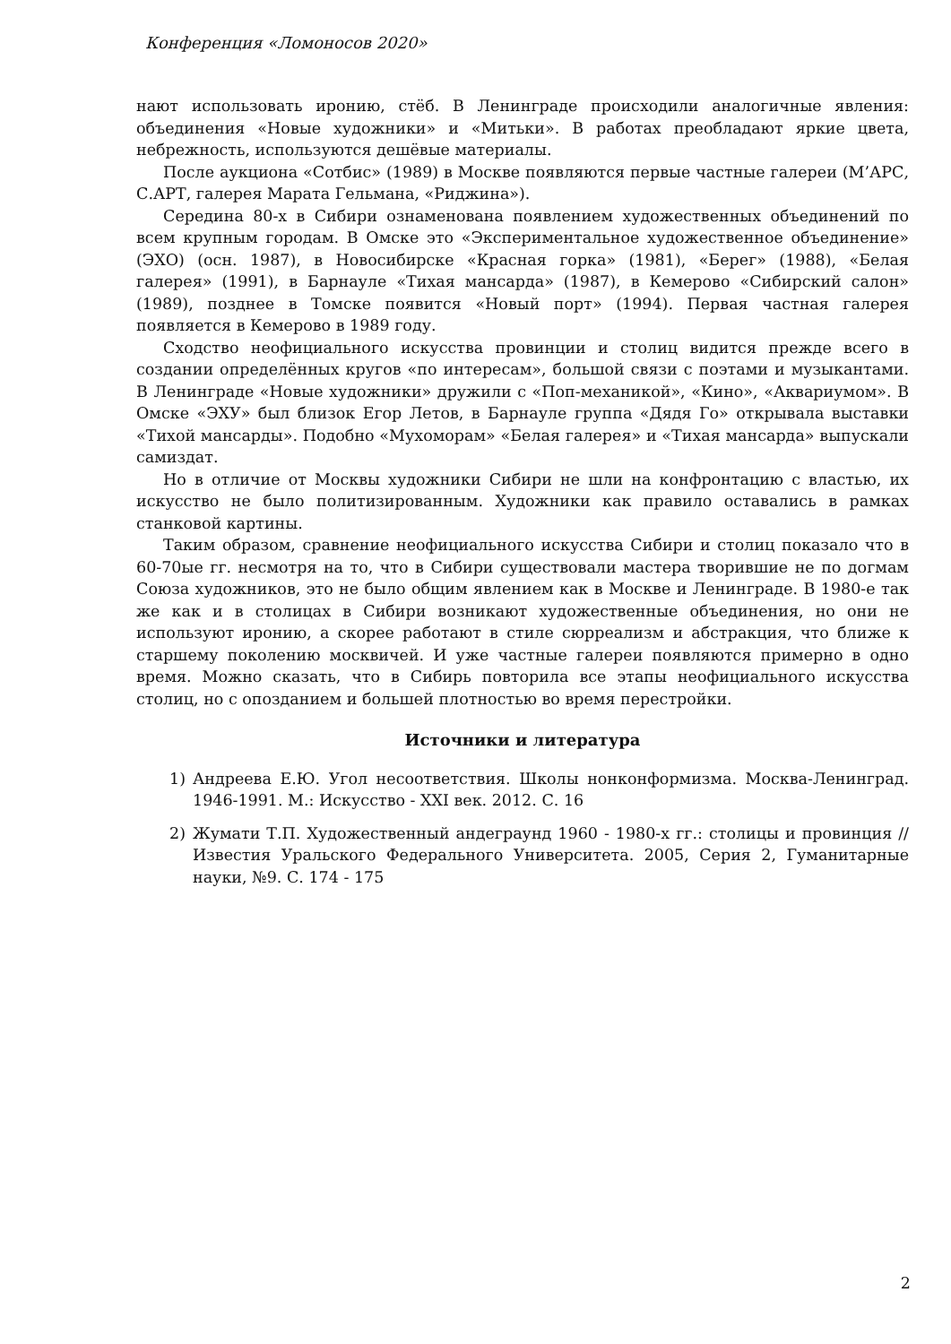Конференция «Ломоносов 2020»
нают использовать иронию, стёб. В Ленинграде происходили аналогичные явления: объединения «Новые художники» и «Митьки». В работах преобладают яркие цвета, небрежность, используются дешёвые материалы.
После аукциона «Сотбис» (1989) в Москве появляются первые частные галереи (М’АРС, С.АРТ, галерея Марата Гельмана, «Риджина»).
Середина 80-х в Сибири ознаменована появлением художественных объединений по всем крупным городам. В Омске это «Экспериментальное художественное объединение» (ЭХО) (осн. 1987), в Новосибирске «Красная горка» (1981), «Берег» (1988), «Белая галерея» (1991), в Барнауле «Тихая мансарда» (1987), в Кемерово «Сибирский салон» (1989), позднее в Томске появится «Новый порт» (1994). Первая частная галерея появляется в Кемерово в 1989 году.
Сходство неофициального искусства провинции и столиц видится прежде всего в создании определённых кругов «по интересам», большой связи с поэтами и музыкантами. В Ленинграде «Новые художники» дружили с «Поп-механикой», «Кино», «Аквариумом». В Омске «ЭХУ» был близок Егор Летов, в Барнауле группа «Дядя Го» открывала выставки «Тихой мансарды». Подобно «Мухоморам» «Белая галерея» и «Тихая мансарда» выпускали самиздат.
Но в отличие от Москвы художники Сибири не шли на конфронтацию с властью, их искусство не было политизированным. Художники как правило оставались в рамках станковой картины.
Таким образом, сравнение неофициального искусства Сибири и столиц показало что в 60-70ые гг. несмотря на то, что в Сибири существовали мастера творившие не по догмам Союза художников, это не было общим явлением как в Москве и Ленинграде. В 1980-е так же как и в столицах в Сибири возникают художественные объединения, но они не используют иронию, а скорее работают в стиле сюрреализм и абстракция, что ближе к старшему поколению москвичей. И уже частные галереи появляются примерно в одно время. Можно сказать, что в Сибирь повторила все этапы неофициального искусства столиц, но с опозданием и большей плотностью во время перестройки.
Источники и литература
1) Андреева Е.Ю. Угол несоответствия. Школы нонконформизма. Москва-Ленинград. 1946-1991. М.: Искусство - XXI век. 2012. С. 16
2) Жумати Т.П. Художественный андеграунд 1960 - 1980-х гг.: столицы и провинция // Известия Уральского Федерального Университета. 2005, Серия 2, Гуманитарные науки, №9. С. 174 - 175
2